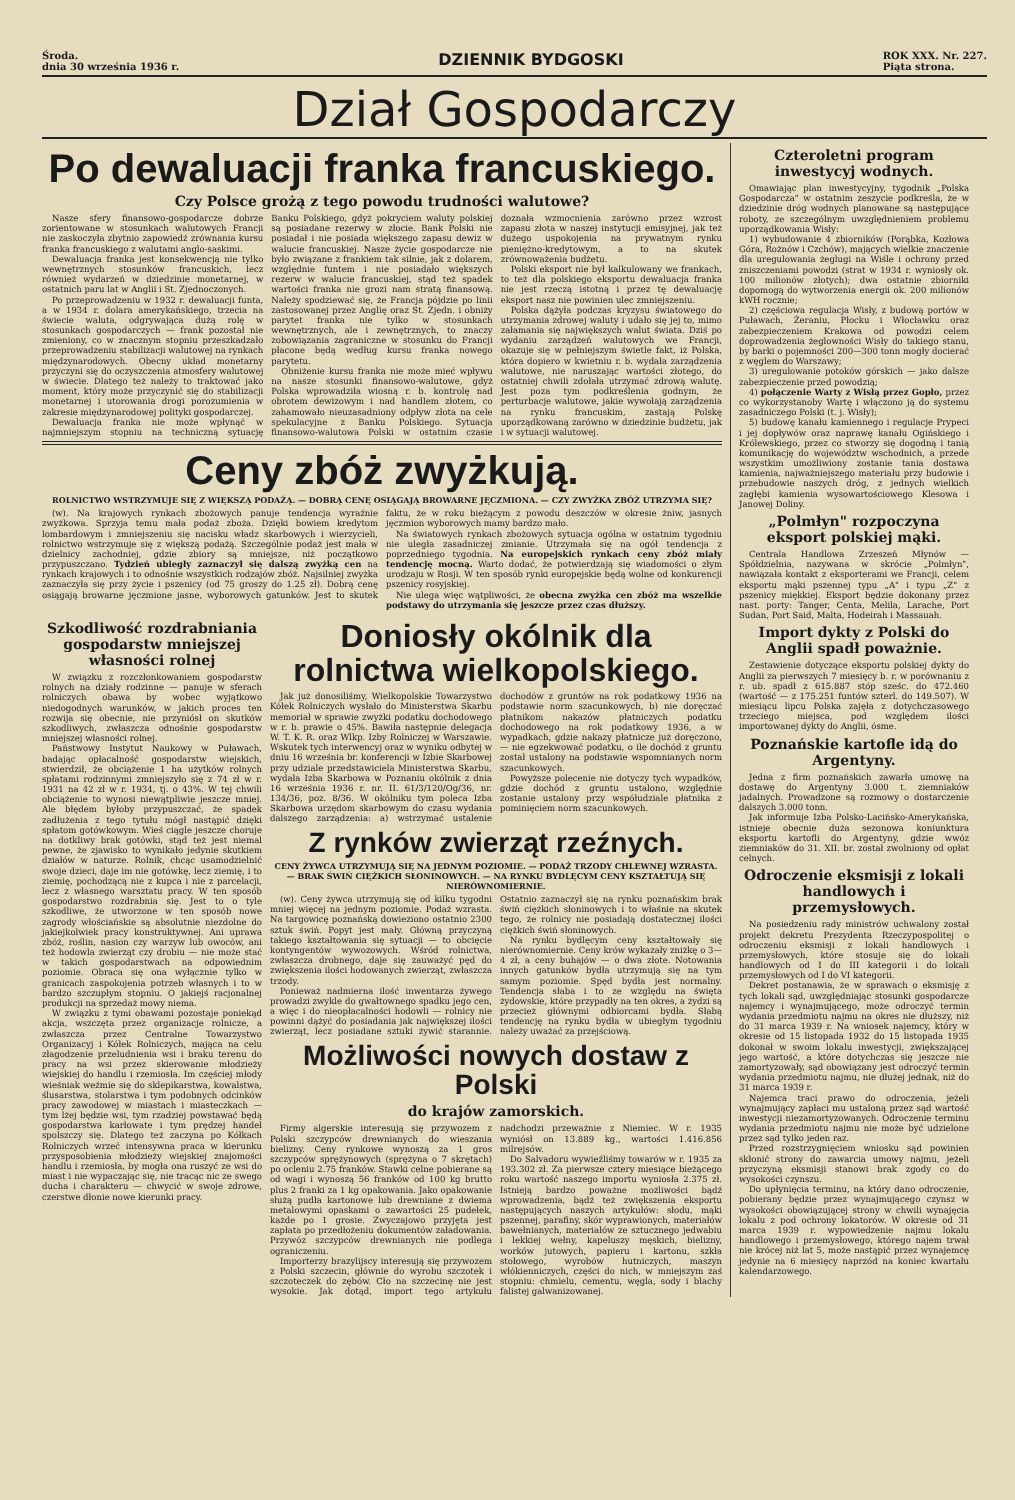Środa.
dnia 30 września 1936 r.
DZIENNIK BYDGOSKI
ROK XXX. Nr. 227.
Piąta strona.
Dział Gospodarczy
Po dewaluacji franka francuskiego.
Czy Polsce grożą z tego powodu trudności walutowe?
Nasze sfery finansowo-gospodarcze dobrze zorientowane w stosunkach walutowych Francji nie zaskoczyła zbytnio zapowiedź zrównania kursu franka francuskiego z walutami anglo-saskimi.
Dewaluacja franka jest konsekwencją nie tylko wewnętrznych stosunków francuskich, lecz również wydarzeń w dziedzinie monetarnej, w ostatnich paru lat w Anglii i St. Zjednoczonych.
Po przeprowadzeniu w 1932 r. dewaluacji funta, a w 1934 r. dolara amerykańskiego, trzecia na świecie waluta, odgrywająca dużą rolę w stosunkach gospodarczych — frank pozostał nie zmieniony, co w znacznym stopniu przeszkadzało przeprowadzeniu stabilizacji walutowej na rynkach międzynarodowych. Obecny układ monetarny przyczyni się do oczyszczenia atmosfery walutowej w świecie. Dlatego też należy to traktować jako moment, który może przyczynić się do stabilizacji monetarnej i utorowania drogi porozumienia w zakresie międzynarodowej polityki gospodarczej.
Dewaluacja franka nie może wpłynąć w najmniejszym stopniu na techniczną sytuację Banku Polskiego, gdyż pokryciem waluty polskiej są posiadane rezerwy w złocie. Bank Polski nie posiadał i nie posiada większego zapasu dewiz w walucie francuskiej. Nasze życie gospodarcze nie było związane z frankiem tak silnie, jak z dolarem, względnie funtem i nie posiadało większych rezerw w walucie francuskiej, stąd też spadek wartości franka nie grozi nam stratą finansową. Należy spodziewać się, że Francja pójdzie po linii zastosowanej przez Anglię oraz St. Zjedn. i obniży parytet franka nie tylko w stosunkach wewnętrznych, ale i zewnętrznych, to znaczy zobowiązania zagraniczne w stosunku do Francji płacone będą według kursu franka nowego parytetu.
Obniżenie kursu franka nie może mieć wpływu na nasze stosunki finansowo-walutowe, gdyż Polska wprowadziła wiosną r. b. kontrolę nad obrotem dewizowym i nad handlem złotem, co zahamowało nieuzasadniony odpływ złota na cele spekulacyjne z Banku Polskiego. Sytuacja finansowo-walutowa Polski w ostatnim czasie doznała wzmocnienia zarówno przez wzrost zapasu złota w naszej instytucji emisyjnej, jak też dużego uspokojenia na prywatnym rynku pieniężno-kredytowym, a to na skutek zrównoważenia budżetu.
Polski eksport nie był kalkulowany we frankach, to też dla polskiego eksportu dewaluacja franka nie jest rzeczą istotną i przez tę dewaluację eksport nasz nie powinien ulec zmniejszeniu.
Polska dążyła podczas kryzysu światowego do utrzymania zdrowej waluty i udało się jej to, mimo załamania się największych walut świata. Dziś po wydaniu zarządzeń walutowych we Francji, okazuje się w pełniejszym świetle fakt, iż Polska, która dopiero w kwietniu r. b. wydała zarządzenia walutowe, nie naruszając wartości złotego, do ostatniej chwili zdołała utrzymać zdrową walutę. Jest poza tym podkreślenia godnym, że perturbacje walutowe, jakie wywołają zarządzenia na rynku francuskim, zastają Polskę uporządkowaną zarówno w dziedzinie budżetu, jak i w sytuacji walutowej.
Ceny zbóż zwyżkują.
ROLNICTWO WSTRZYMUJE SIĘ Z WIĘKSZĄ PODAŻĄ. — DOBRĄ CENĘ OSIĄGAJĄ BROWARNE JĘCZMIONA. — CZY ZWYŻKA ZBÓŻ UTRZYMA SIĘ?
(w). Na krajowych rynkach zbożowych panuje tendencja wyraźnie zwyżkowa. Sprzyja temu mała podaż zboża. Dzięki bowiem kredytom lombardowym i zmniejszeniu się nacisku władz skarbowych i wierzycieli, rolnictwo wstrzymuje się z większą podażą. Szczególnie podaż jest mała w dzielnicy zachodniej, gdzie zbiory są mniejsze, niż początkowo przypuszczano. Tydzień ubiegły zaznaczył się dalszą zwyżką cen na rynkach krajowych i to odnośnie wszystkich rodzajów zbóż. Najsilniej zwyżka zaznaczyła się przy życie i pszenicy (od 75 groszy do 1.25 zł). Dobrą cenę osiągają browarne jęczmione jasne, wyborowych gatunków. Jest to skutek faktu, że w roku bieżącym z powodu deszczów w okresie żniw, jasnych jęczmion wyborowych mamy bardzo mało.
Na światowych rynkach zbożowych sytuacja ogólna w ostatnim tygodniu nie uległa zasadniczej zmianie. Utrzymała się na ogół tendencja z poprzedniego tygodnia. Na europejskich rynkach ceny zbóż miały tendencję mocną. Warto dodać, że potwierdzają się wiadomości o złym urodzaju w Rosji. W ten sposób rynki europejskie będą wolne od konkurencji pszenicy rosyjskiej.
Nie ulega więc wątpliwości, że obecna zwyżka cen zbóż ma wszelkie podstawy do utrzymania się jeszcze przez czas dłuższy.
Szkodliwość rozdrabniania gospodarstw mniejszej własności rolnej
W związku z rozczłonkowaniem gospodarstw rolnych na działy rodzinne — panuje w sferach rolniczych obawa by wobec wyjątkowo niedogodnych warunków, w jakich proces ten rozwija się obecnie, nie przyniósł on skutków szkodliwych, zwłaszcza odnośnie gospodarstw mniejszej własności rolnej.
Państwowy Instytut Naukowy w Puławach, badając opłacalność gospodarstw wiejskich, stwierdził, że obciążenie 1 ha użytków rolnych spłatami rodzinnymi zmniejszyło się z 74 zł w r. 1931 na 42 zł w r. 1934, tj. o 43%. W tej chwili obciążenie to wynosi niewątpliwie jeszcze mniej. Ale błędem byłoby przypuszczać, że spadek zadłużenia z tego tytułu mógł nastąpić dzięki spłatom gotówkowym. Wieś ciągle jeszcze choruje na dotkliwy brak gotówki, stąd też jest niemal pewne, że zjawisko to wynikało jedynie skutkiem działów w naturze. Rolnik, chcąc usamodzielnić swoje dzieci, daje im nie gotówkę, lecz ziemię, i to ziemię, pochodzącą nie z kupca i nie z parcelacji, lecz z własnego warsztatu pracy. W ten sposób gospodarstwo rozdrabnia się. Jest to o tyle szkodliwe, że utworzone w ten sposób nowe zagrody włościańskie są absolutnie niezdolne do jakiejkolwiek pracy konstruktywnej. Ani uprawa zbóż, roślin, nasion czy warzyw lub owoców, ani też hodowla zwierząt czy drobiu — nie może stać w takich gospodarstwach na odpowiednim poziomie. Obraca się ona wyłącznie tylko w granicach zaspokojenia potrzeb własnych i to w bardzo szczupłym stopniu. O jakiejś racjonalnej produkcji na sprzedaż mowy niema.
W związku z tymi obawami pozostaje poniekąd akcja, wszczęta przez organizacje rolnicze, a zwłaszcza przez Centralne Towarzystwo Organizacyj i Kółek Rolniczych, mająca na celu złagodzenie przeludnienia wsi i braku terenu do pracy na wsi przez skierowanie młodzieży wiejskiej do handlu i rzemiosła. Im częściej młody wieśniak weźmie się do sklepikarstwa, kowalstwa, ślusarstwa, stolarstwa i tym podobnych odcinków pracy zawodowej w miastach i miasteczkach — tym lżej będzie wsi, tym rzadziej powstawać będą gospodarstwa karłowate i tym prędzej handel spolszczy się. Dlatego też zaczyna po Kółkach Rolniczych wrzeć intensywna praca w kierunku przysposobienia młodzieży wiejskiej znajomości handlu i rzemiosła, by mogła ona ruszyć ze wsi do miast i nie wypaczając się, nie tracąc nic ze swego ducha i charakteru — chwycić w swoje zdrowe, czerstwe dłonie nowe kierunki pracy.
Doniosły okólnik dla rolnictwa wielkopolskiego.
Jak już donosiliśmy, Wielkopolskie Towarzystwo Kółek Rolniczych wysłało do Ministerstwa Skarbu memoriał w sprawie zwyżki podatku dochodowego w r. b. prawie o 45%. Bawiła następnie delegacja W. T. K. R. oraz Wlkp. Izby Rolniczej w Warszawie. Wskutek tych interwencyj oraz w wyniku odbytej w dniu 16 września br. konferencji w Izbie Skarbowej przy udziale przedstawiciela Ministerstwa Skarbu, wydała Izba Skarbowa w Poznaniu okólnik z dnia 16 września 1936 r. nr. II. 61/3/120/Og/36, nr. 134/36, poz. 8/36. W okólniku tym poleca Izba Skarbowa urzędom skarbowym do czasu wydania dalszego zarządzenia: a) wstrzymać ustalenie dochodów z gruntów na rok podatkowy 1936 na podstawie norm szacunkowych, b) nie doręczać płatnikom nakazów płatniczych podatku dochodowego na rok podatkowy 1936, a w wypadkach, gdzie nakazy płatnicze już doręczono, — nie egzekwować podatku, o ile dochód z gruntu został ustalony na podstawie wspomnianych norm szacunkowych.
Powyższe polecenie nie dotyczy tych wypadków, gdzie dochód z gruntu ustalono, względnie zostanie ustalony przy współudziale płatnika z pominięciem norm szacunkowych.
Z rynków zwierząt rzeźnych.
CENY ŻYWCA UTRZYMUJĄ SIĘ NA JEDNYM POZIOMIE. — PODAŻ TRZODY CHLEWNEJ WZRASTA. — BRAK ŚWIŃ CIĘŻKICH SŁONINOWYCH. — NA RYNKU BYDLĘCYM CENY KSZTAŁTUJĄ SIĘ NIERÓWNOMIERNIE.
(w). Ceny żywca utrzymują się od kilku tygodni mniej więcej na jednym poziomie. Podaż wzrasta. Na targowicę poznańską dowieziono ostatnio 2300 sztuk świń. Popyt jest mały. Główną przyczyną takiego kształtowania się sytuacji — to obcięcie kontyngentów wywozowych. Wśród rolnictwa, zwłaszcza drobnego, daje się zauważyć pęd do zwiększenia ilości hodowanych zwierząt, zwłaszcza trzody.
Ponieważ nadmierna ilość inwentarza żywego prowadzi zwykle do gwałtownego spadku jego cen, a więc i do nieopłacalności hodowli — rolnicy nie powinni dążyć do posiadania jak największej ilości zwierząt, lecz posiadane sztuki żywić starannie. Ostatnio zaznaczył się na rynku poznańskim brak świń ciężkich słoninowych i to właśnie na skutek tego, że rolnicy nie posiadają dostatecznej ilości ciężkich świń słoninowych.
Na rynku bydlęcym ceny kształtowały się nierównomiernie. Ceny krów wykazały zniżkę o 3—4 zł, a ceny buhajów — o dwa złote. Notowania innych gatunków bydła utrzymują się na tym samym poziomie. Spęd bydła jest normalny. Tendencja słaba i to ze względu na święta żydowskie, które przypadły na ten okres, a żydzi są przecież głównymi odbiorcami bydła. Słabą tendencję na rynku bydła w ubiegłym tygodniu należy uważać za przejściową.
Możliwości nowych dostaw z Polski
do krajów zamorskich.
Firmy algerskie interesują się przywozem z Polski szczypców drewnianych do wieszania bielizny. Ceny rynkowe wynoszą za 1 gros szczypców sprężynowych (sprężyna o 7 skrętach) po ocleniu 2.75 franków. Stawki celne pobierane są od wagi i wynoszą 56 franków od 100 kg brutto plus 2 franki za 1 kg opakowania. Jako opakowanie służą pudła kartonowe lub drewniane z dwiema metalowymi opaskami o zawartości 25 pudełek, każde po 1 grosie. Zwyczajowo przyjęta jest zapłata po przedłożeniu dokumentów załadowania. Przywóz szczypców drewnianych nie podlega ograniczeniu.
Importerzy brazylijscy interesują się przywozem z Polski szczecin, głównie do wyrobu szczotek i szczoteczek do zębów. Cło na szczecinę nie jest wysokie. Jak dotąd, import tego artykułu nadchodzi przeważnie z Niemiec. W r. 1935 wyniósł on 13.889 kg., wartości 1.416.856 milrejsów.
Do Salvadoru wywieźliśmy towarów w r. 1935 za 193.302 zł. Za pierwsze cztery miesiące bieżącego roku wartość naszego importu wyniosła 2.375 zł. Istnieją bardzo poważne możliwości bądź wprowadzenia, bądź też zwiększenia eksportu następujących naszych artykułów: słodu, mąki pszennej, parafiny, skór wyprawionych, materiałów bawełnianych, materiałów ze sztucznego jedwabiu i lekkiej wełny, kapeluszy męskich, bielizny, worków jutowych, papieru i kartonu, szkła stołowego, wyrobów hutniczych, maszyn włókienniczych, części do nich, w mniejszym zaś stopniu: chmielu, cementu, węgla, sody i blachy falistej galwanizowanej.
Czteroletni program inwestycyj wodnych.
Omawiając plan inwestycyjny, tygodnik „Polska Gospodarcza" w ostatnim zeszycie podkreśla, że w dziedzinie dróg wodnych planowane są następujące roboty, ze szczególnym uwzględnieniem problemu uporządkowania Wisły:
1) wybudowanie 4 zbiorników (Porąbka, Kozłowa Góra, Rożnów i Czchów), mających wielkie znaczenie dla uregulowania żeglugi na Wiśle i ochrony przed zniszczeniami powodzi (strat w 1934 r. wyniosły ok. 100 milionów złotych); dwa ostatnie zbiorniki dopomogą do wytworzenia energii ok. 200 milionów kWH rocznie;
2) częściowa regulacja Wisły, z budową portów w Puławach, Żeraniu, Płocku i Włocławku oraz zabezpieczeniem Krakowa od powodzi celem doprowadzenia żeglowności Wisły do takiego stanu, by barki o pojemności 200—300 tonn mogły docierać z węglem do Warszawy;
3) uregulowanie potoków górskich — jako dalsze zabezpieczenie przed powodzią;
4) połączenie Warty z Wisłą przez Gopło, przez co wykorzystanoby Wartę i włączono ją do systemu zasadniczego Polski (t. j. Wisły);
5) budowę kanału kamiennego i regulacje Prypeci i jej dopływów oraz naprawę kanału Ogińskiego i Królewskiego, przez co stworzy się dogodną i tanią komunikację do województw wschodnich, a przede wszystkim umożliwiony zostanie tania dostawa kamienia, najważniejszego materiału przy budowie i przebudowie naszych dróg, z jednych wielkich zagłębi kamienia wysowartościowego Klesowa i Janowej Doliny.
„Polmłyn" rozpoczyna eksport polskiej mąki.
Centrala Handlowa Zrzeszeń Młynów — Spółdzielnia, nazywana w skrócie „Polmłyn", nawiązała kontakt z eksporterami we Francji, celem eksportu mąki pszennej typu „A" i typu „Z" z pszenicy miękkiej. Eksport będzie dokonany przez nast. porty: Tanger, Centa, Melila, Larache, Port Sudan, Port Said, Malta, Hodeirah i Massauah.
Import dykty z Polski do Anglii spadł poważnie.
Zestawienie dotyczące eksportu polskiej dykty do Anglii za pierwszych 7 miesięcy b. r. w porównaniu z r. ub. spadł z 615.887 stóp sześc. do 472.460 (wartość — z 175.251 funtów szterl. do 149.507). W miesiącu lipcu Polska zajęła z dotychczasowego trzeciego miejsca, pod względem ilości importowanej dykty do Anglii, ósme.
Poznańskie kartofle idą do Argentyny.
Jedna z firm poznańskich zawarła umowę na dostawę do Argentyny 3.000 t. ziemniaków jadalnych. Prowadzone są rozmowy o dostarczenie dalszych 3.000 tonn.
Jak informuje Izba Polsko-Lacińsko-Amerykańska, istnieje obecnie duża sezonowa koniunktura eksportu kartofli do Argentyny, gdzie wwóz ziemniaków do 31. XII. br. został zwolniony od opłat celnych.
Odroczenie eksmisji z lokali handlowych i przemysłowych.
Na posiedzeniu rady ministrów uchwalony został projekt dekretu Prezydenta Rzeczypospolitej o odroczeniu eksmisji z lokali handlowych i przemysłowych, które stosuje się do lokali handlowych od I do III kategorii i do lokali przemysłowych od I do VI kategorii.
Dekret postanawia, że w sprawach o eksmisję z tych lokali sąd, uwzględniając stosunki gospodarcze najemcy i wynajmującego, może odroczyć termin wydania przedmiotu najmu na okres nie dłuższy, niż do 31 marca 1939 r. Na wniosek najemcy, który w okresie od 15 listopada 1932 do 15 listopada 1935 dokonał w swoim lokalu inwestycji, zwiększającej jego wartość, a które dotychczas się jeszcze nie zamortyzowały, sąd obowiązany jest odroczyć termin wydania przedmiotu najmu, nie dłużej jednak, niż do 31 marca 1939 r.
Najemca traci prawo do odroczenia, jeżeli wynajmujący zapłaci mu ustaloną przez sąd wartość inwestycji niezamortyzowanych. Odroczenie terminu wydania przedmiotu najmu nie może być udzielone przez sąd tylko jeden raz.
Przed rozstrzygnięciem wniosku sąd powinien skłonić strony do zawarcia umowy najmu, jeżeli przyczyną eksmisji stanowi brak zgody co do wysokości czynszu.
Do upłynięcia terminu, na który dano odroczenie, pobierany będzie przez wynajmującego czynsz w wysokości obowiązującej strony w chwili wynajęcia lokalu z pod ochrony lokatorów. W okresie od 31 marca 1939 r. wypowiedzenie najmu lokalu handlowego i przemysłowego, którego najem trwał nie krócej niż lat 5, może nastąpić przez wynajemcę jedynie na 6 miesięcy naprzód na koniec kwartału kalendarzowego.